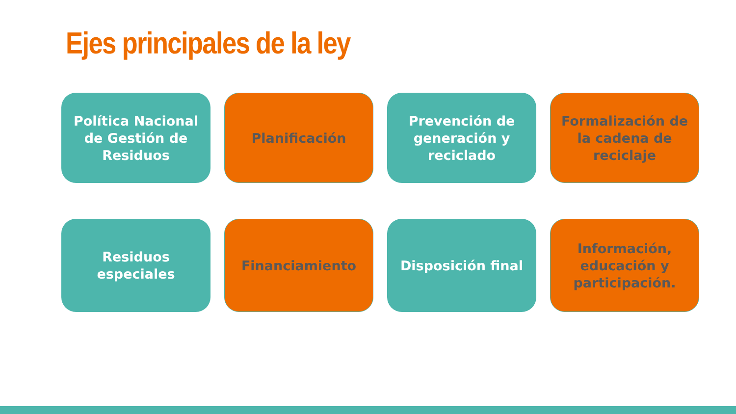Ejes principales de la ley
Política Nacional de Gestión de Residuos
Planificación
Prevención de generación y reciclado
Formalización de la cadena de reciclaje
Residuos especiales
Financiamiento
Disposición final
Información, educación y participación.